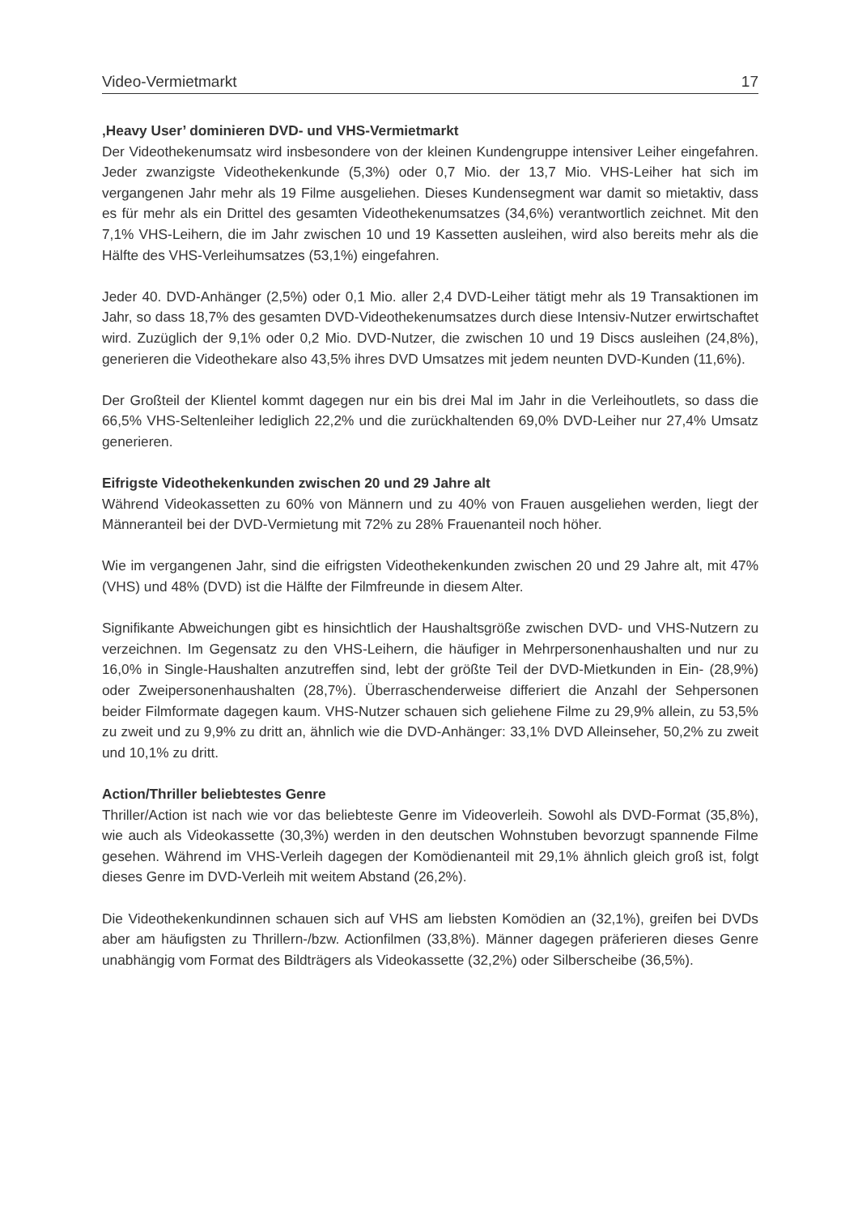Video-Vermietmarkt 17
‚Heavy User’ dominieren DVD- und VHS-Vermietmarkt
Der Videothekenumsatz wird insbesondere von der kleinen Kundengruppe intensiver Leiher eingefahren. Jeder zwanzigste Videothekenkunde (5,3%) oder 0,7 Mio. der 13,7 Mio. VHS-Leiher hat sich im vergangenen Jahr mehr als 19 Filme ausgeliehen. Dieses Kundensegment war damit so mietaktiv, dass es für mehr als ein Drittel des gesamten Videothekenumsatzes (34,6%) verantwortlich zeichnet. Mit den 7,1% VHS-Leihern, die im Jahr zwischen 10 und 19 Kassetten ausleihen, wird also bereits mehr als die Hälfte des VHS-Verleihumsatzes (53,1%) eingefahren.
Jeder 40. DVD-Anhänger (2,5%) oder 0,1 Mio. aller 2,4 DVD-Leiher tätigt mehr als 19 Transaktionen im Jahr, so dass 18,7% des gesamten DVD-Videothekenumsatzes durch diese Intensiv-Nutzer erwirtschaftet wird. Zuzüglich der 9,1% oder 0,2 Mio. DVD-Nutzer, die zwischen 10 und 19 Discs ausleihen (24,8%), generieren die Videothekare also 43,5% ihres DVD Umsatzes mit jedem neunten DVD-Kunden (11,6%).
Der Großteil der Klientel kommt dagegen nur ein bis drei Mal im Jahr in die Verleihoutlets, so dass die 66,5% VHS-Seltenleiher lediglich 22,2% und die zurückhaltenden 69,0% DVD-Leiher nur 27,4% Umsatz generieren.
Eifrigste Videothekenkunden zwischen 20 und 29 Jahre alt
Während Videokassetten zu 60% von Männern und zu 40% von Frauen ausgeliehen werden, liegt der Männeranteil bei der DVD-Vermietung mit 72% zu 28% Frauenanteil noch höher.
Wie im vergangenen Jahr, sind die eifrigsten Videothekenkunden zwischen 20 und 29 Jahre alt, mit 47% (VHS) und 48% (DVD) ist die Hälfte der Filmfreunde in diesem Alter.
Signifikante Abweichungen gibt es hinsichtlich der Haushaltsgröße zwischen DVD- und VHS-Nutzern zu verzeichnen. Im Gegensatz zu den VHS-Leihern, die häufiger in Mehrpersonenhaushalten und nur zu 16,0% in Single-Haushalten anzutreffen sind, lebt der größte Teil der DVD-Mietkunden in Ein- (28,9%) oder Zweipersonenhaushalten (28,7%). Überraschenderweise differiert die Anzahl der Sehpersonen beider Filmformate dagegen kaum. VHS-Nutzer schauen sich geliehene Filme zu 29,9% allein, zu 53,5% zu zweit und zu 9,9% zu dritt an, ähnlich wie die DVD-Anhänger: 33,1% DVD Alleinseher, 50,2% zu zweit und 10,1% zu dritt.
Action/Thriller beliebtestes Genre
Thriller/Action ist nach wie vor das beliebteste Genre im Videoverleih. Sowohl als DVD-Format (35,8%), wie auch als Videokassette (30,3%) werden in den deutschen Wohnstuben bevorzugt spannende Filme gesehen. Während im VHS-Verleih dagegen der Komödienanteil mit 29,1% ähnlich gleich groß ist, folgt dieses Genre im DVD-Verleih mit weitem Abstand (26,2%).
Die Videothekenkundinnen schauen sich auf VHS am liebsten Komödien an (32,1%), greifen bei DVDs aber am häufigsten zu Thrillern-/bzw. Actionfilmen (33,8%). Männer dagegen präferieren dieses Genre unabhängig vom Format des Bildträgers als Videokassette (32,2%) oder Silberscheibe (36,5%).